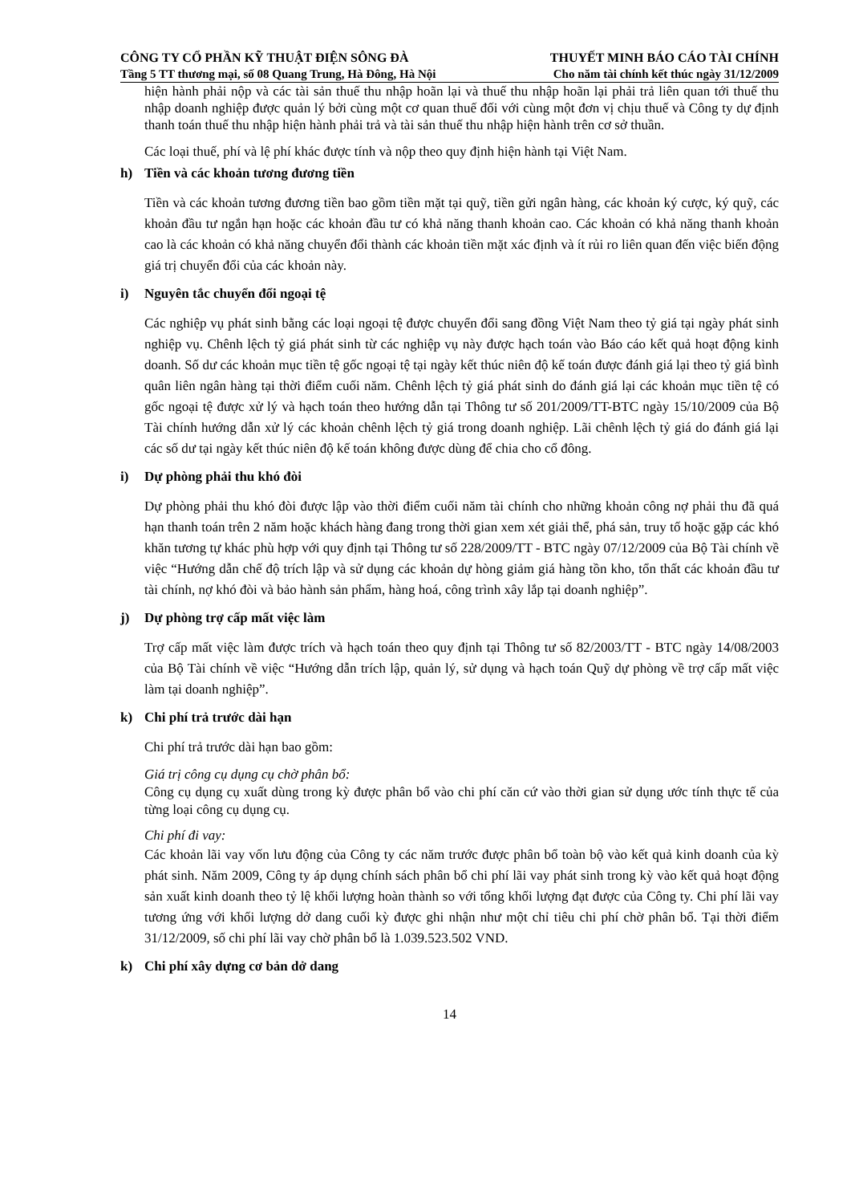CÔNG TY CỔ PHẦN KỸ THUẬT ĐIỆN SÔNG ĐÀ THUYẾT MINH BÁO CÁO TÀI CHÍNH
Tầng 5 TT thương mại, số 08 Quang Trung, Hà Đông, Hà Nội Cho năm tài chính kết thúc ngày 31/12/2009
hiện hành phải nộp và các tài sản thuế thu nhập hoãn lại và thuế thu nhập hoãn lại phải trả liên quan tới thuế thu nhập doanh nghiệp được quản lý bởi cùng một cơ quan thuế đối với cùng một đơn vị chịu thuế và Công ty dự định thanh toán thuế thu nhập hiện hành phải trả và tài sản thuế thu nhập hiện hành trên cơ sở thuần.
Các loại thuế, phí và lệ phí khác được tính và nộp theo quy định hiện hành tại Việt Nam.
h) Tiền và các khoản tương đương tiền
Tiền và các khoản tương đương tiền bao gồm tiền mặt tại quỹ, tiền gửi ngân hàng, các khoản ký cược, ký quỹ, các khoản đầu tư ngắn hạn hoặc các khoản đầu tư có khả năng thanh khoản cao. Các khoản có khả năng thanh khoản cao là các khoản có khả năng chuyển đổi thành các khoản tiền mặt xác định và ít rủi ro liên quan đến việc biến động giá trị chuyển đổi của các khoản này.
i) Nguyên tắc chuyển đổi ngoại tệ
Các nghiệp vụ phát sinh bằng các loại ngoại tệ được chuyển đổi sang đồng Việt Nam theo tỷ giá tại ngày phát sinh nghiệp vụ. Chênh lệch tỷ giá phát sinh từ các nghiệp vụ này được hạch toán vào Báo cáo kết quả hoạt động kinh doanh. Số dư các khoản mục tiền tệ gốc ngoại tệ tại ngày kết thúc niên độ kế toán được đánh giá lại theo tỷ giá bình quân liên ngân hàng tại thời điểm cuối năm. Chênh lệch tỷ giá phát sinh do đánh giá lại các khoản mục tiền tệ có gốc ngoại tệ được xử lý và hạch toán theo hướng dẫn tại Thông tư số 201/2009/TT-BTC ngày 15/10/2009 của Bộ Tài chính hướng dẫn xử lý các khoản chênh lệch tỷ giá trong doanh nghiệp. Lãi chênh lệch tỷ giá do đánh giá lại các số dư tại ngày kết thúc niên độ kế toán không được dùng để chia cho cổ đông.
i) Dự phòng phải thu khó đòi
Dự phòng phải thu khó đòi được lập vào thời điểm cuối năm tài chính cho những khoản công nợ phải thu đã quá hạn thanh toán trên 2 năm hoặc khách hàng đang trong thời gian xem xét giải thể, phá sản, truy tố hoặc gặp các khó khăn tương tự khác phù hợp với quy định tại Thông tư số 228/2009/TT - BTC ngày 07/12/2009 của Bộ Tài chính về việc “Hướng dẫn chế độ trích lập và sử dụng các khoản dự hòng giảm giá hàng tồn kho, tổn thất các khoản đầu tư tài chính, nợ khó đòi và bảo hành sản phẩm, hàng hoá, công trình xây lắp tại doanh nghiệp”.
j) Dự phòng trợ cấp mất việc làm
Trợ cấp mất việc làm được trích và hạch toán theo quy định tại Thông tư số 82/2003/TT - BTC ngày 14/08/2003 của Bộ Tài chính về việc “Hướng dẫn trích lập, quản lý, sử dụng và hạch toán Quỹ dự phòng về trợ cấp mất việc làm tại doanh nghiệp”.
k) Chi phí trả trước dài hạn
Chi phí trả trước dài hạn bao gồm:
Giá trị công cụ dụng cụ chờ phân bổ:
Công cụ dụng cụ xuất dùng trong kỳ được phân bổ vào chi phí căn cứ vào thời gian sử dụng ước tính thực tế của từng loại công cụ dụng cụ.
Chi phí đi vay:
Các khoản lãi vay vốn lưu động của Công ty các năm trước được phân bổ toàn bộ vào kết quả kinh doanh của kỳ phát sinh. Năm 2009, Công ty áp dụng chính sách phân bổ chi phí lãi vay phát sinh trong kỳ vào kết quả hoạt động sản xuất kinh doanh theo tỷ lệ khối lượng hoàn thành so với tổng khối lượng đạt được của Công ty. Chi phí lãi vay tương ứng với khối lượng dở dang cuối kỳ được ghi nhận như một chỉ tiêu chi phí chờ phân bổ. Tại thời điểm 31/12/2009, số chi phí lãi vay chờ phân bổ là 1.039.523.502 VND.
k) Chi phí xây dựng cơ bản dở dang
14